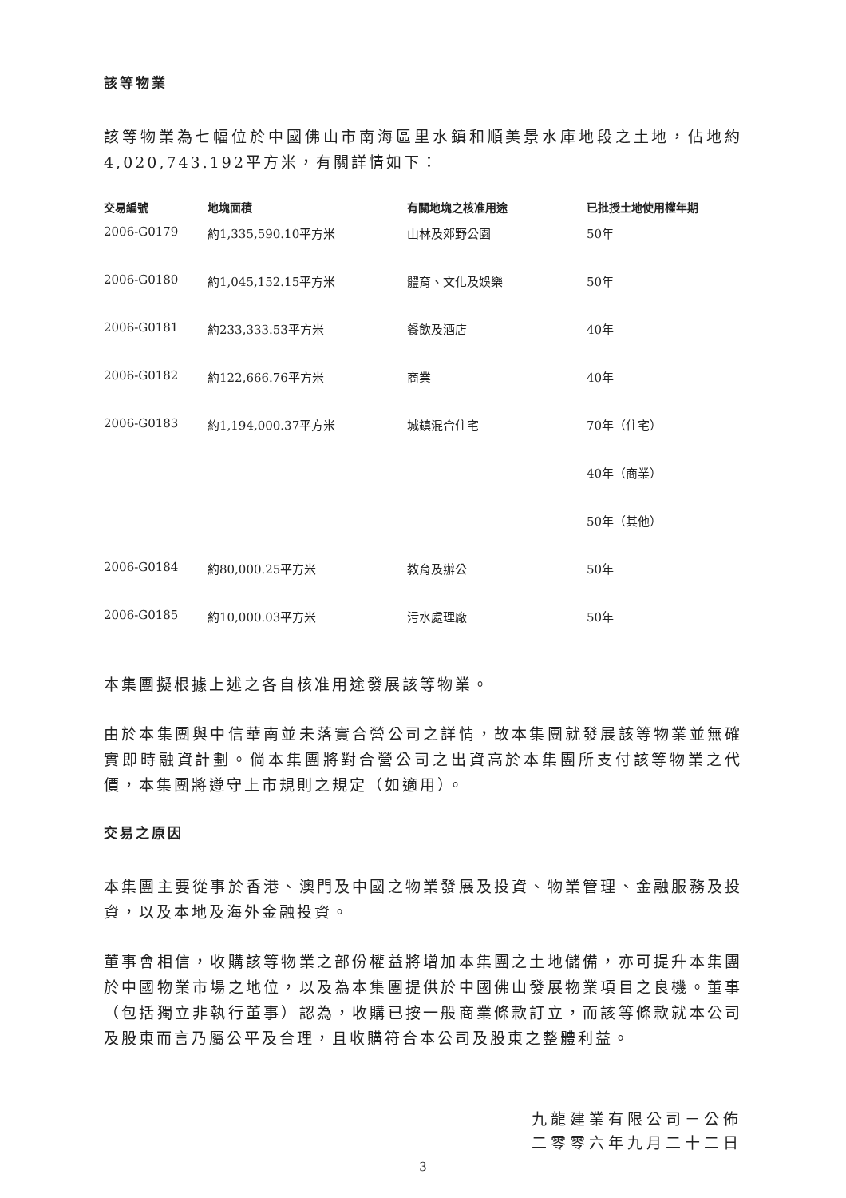該等物業
該等物業為七幅位於中國佛山市南海區里水鎮和順美景水庫地段之土地，佔地約4,020,743.192平方米，有關詳情如下：
| 交易編號 | 地塊面積 | 有關地塊之核准用途 | 已批授土地使用權年期 |
| --- | --- | --- | --- |
| 2006-G0179 | 約1,335,590.10平方米 | 山林及郊野公園 | 50年 |
| 2006-G0180 | 約1,045,152.15平方米 | 體育、文化及娛樂 | 50年 |
| 2006-G0181 | 約233,333.53平方米 | 餐飲及酒店 | 40年 |
| 2006-G0182 | 約122,666.76平方米 | 商業 | 40年 |
| 2006-G0183 | 約1,194,000.37平方米 | 城鎮混合住宅 | 70年（住宅） |
| | | | 40年（商業） |
| | | | 50年（其他） |
| 2006-G0184 | 約80,000.25平方米 | 教育及辦公 | 50年 |
| 2006-G0185 | 約10,000.03平方米 | 污水處理廠 | 50年 |
本集團擬根據上述之各自核准用途發展該等物業。
由於本集團與中信華南並未落實合營公司之詳情，故本集團就發展該等物業並無確實即時融資計劃。倘本集團將對合營公司之出資高於本集團所支付該等物業之代價，本集團將遵守上市規則之規定（如適用）。
交易之原因
本集團主要從事於香港、澳門及中國之物業發展及投資、物業管理、金融服務及投資，以及本地及海外金融投資。
董事會相信，收購該等物業之部份權益將增加本集團之土地儲備，亦可提升本集團於中國物業市場之地位，以及為本集團提供於中國佛山發展物業項目之良機。董事（包括獨立非執行董事）認為，收購已按一般商業條款訂立，而該等條款就本公司及股東而言乃屬公平及合理，且收購符合本公司及股東之整體利益。
九龍建業有限公司－公佈
二零零六年九月二十二日
3